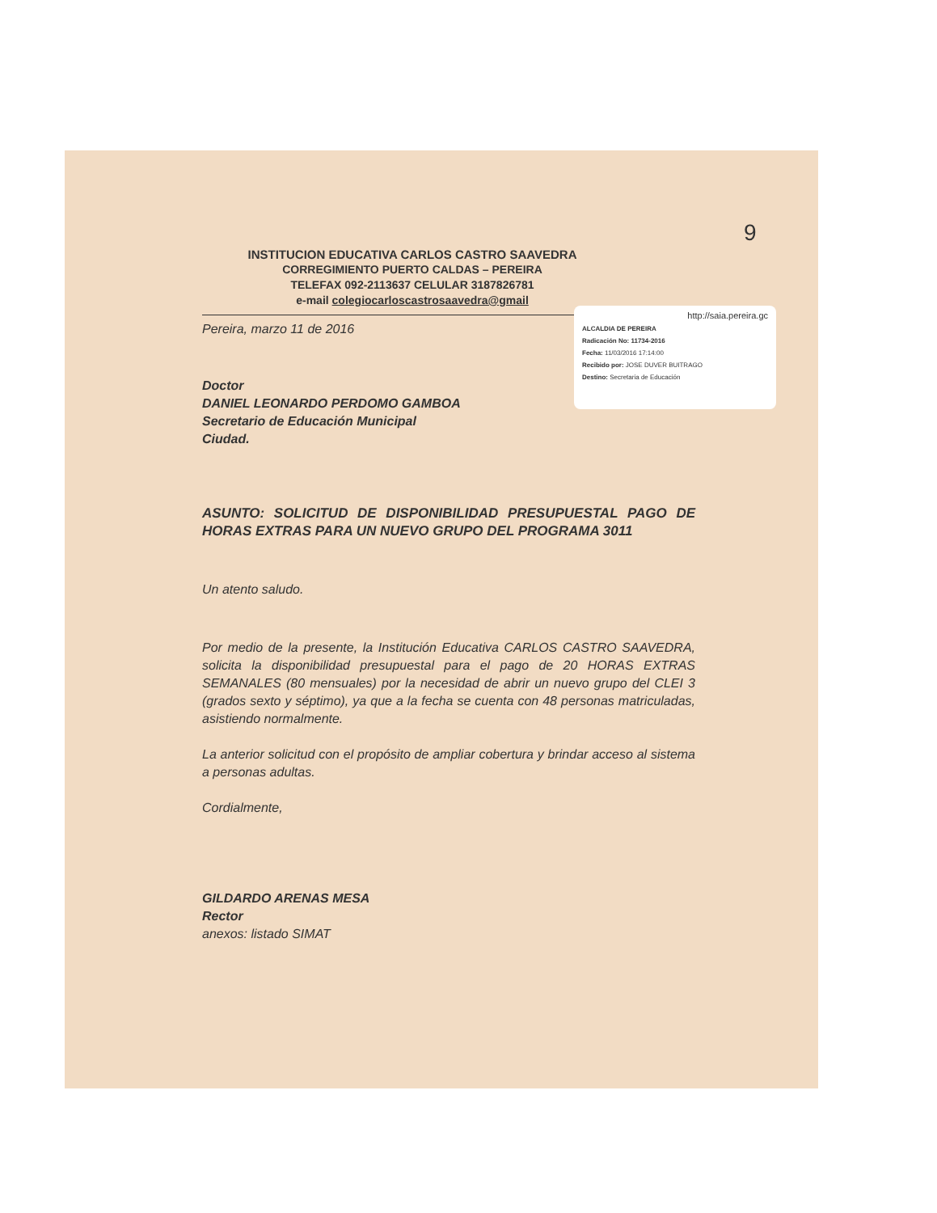9
http://saia.pereira.gc
ALCALDIA DE PEREIRA
Radicación No: 11734-2016
Fecha: 11/03/2016 17:14:00
Recibido por: JOSE DUVER BUITRAGO
Destino: Secretaria de Educación
INSTITUCION EDUCATIVA CARLOS CASTRO SAAVEDRA
CORREGIMIENTO PUERTO CALDAS – PEREIRA
TELEFAX 092-2113637 CELULAR 3187826781
e-mail colegiocarloscastrosaavedra@gmail
Pereira, marzo 11 de 2016
Doctor
DANIEL LEONARDO PERDOMO GAMBOA
Secretario de Educación Municipal
Ciudad.
ASUNTO: SOLICITUD DE DISPONIBILIDAD PRESUPUESTAL PAGO DE HORAS EXTRAS PARA UN NUEVO GRUPO DEL PROGRAMA 3011
Un atento saludo.
Por medio de la presente, la Institución Educativa CARLOS CASTRO SAAVEDRA, solicita la disponibilidad presupuestal para el pago de 20 HORAS EXTRAS SEMANALES (80 mensuales) por la necesidad de abrir un nuevo grupo del CLEI 3 (grados sexto y séptimo), ya que a la fecha se cuenta con 48 personas matriculadas, asistiendo normalmente.
La anterior solicitud con el propósito de ampliar cobertura y brindar acceso al sistema a personas adultas.
Cordialmente,
GILDARDO ARENAS MESA
Rector
anexos: listado SIMAT